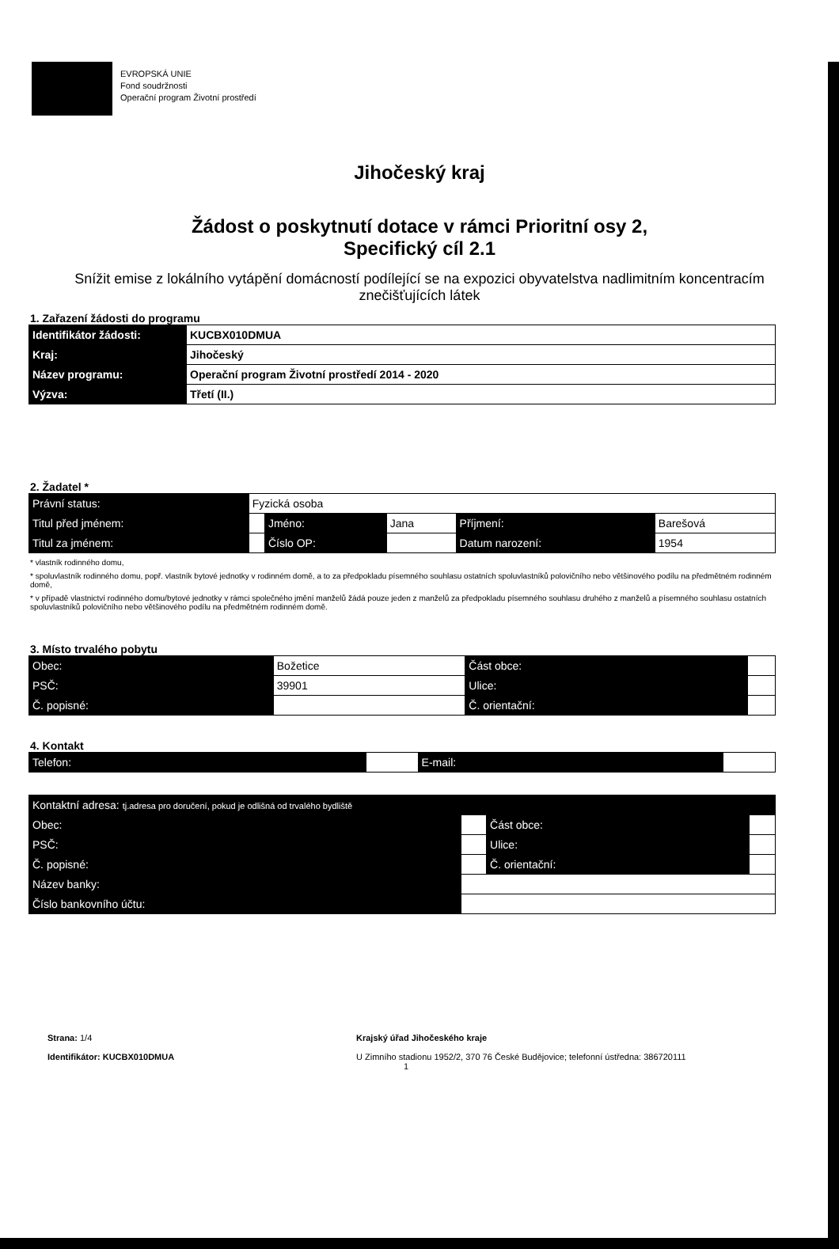EVROPSKÁ UNIE
Fond soudržnosti
Operační program Životní prostředí
Jihočeský kraj
Žádost o poskytnutí dotace v rámci Prioritní osy 2,
Specifický cíl 2.1
Snížit emise z lokálního vytápění domácností podílející se na expozici obyvatelstva nadlimitním koncentracím znečišťujících látek
1. Zařazení žádosti do programu
| Identifikátor žádosti: | KUCBX010DMUA |
| Kraj: | Jihočeský |
| Název programu: | Operační program Životní prostředí 2014 - 2020 |
| Výzva: | Třetí (II.) |
2. Žadatel *
| Právní status: | Fyzická osoba | | | | |
| Titul před jménem: | | Jméno: | Jana | Příjmení: | Barešová |
| Titul za jménem: | | Číslo OP: | | Datum narození: | 1954 |
* vlastník rodinného domu,
* spoluvlastník rodinného domu, popř. vlastník bytové jednotky v rodinném domě, a to za předpokladu písemného souhlasu ostatních spoluvlastníků polovičního nebo většinového podílu na předmětném rodinném domě,
* v případě vlastnictví rodinného domu/bytové jednotky v rámci společného jmění manželů žádá pouze jeden z manželů za předpokladu písemného souhlasu druhého z manželů a písemného souhlasu ostatních spoluvlastníků polovičního nebo většinového podílu na předmětném rodinném domě.
3. Místo trvalého pobytu
| Obec: | Božetice | Část obce: | |
| PSČ: | 39901 | Ulice: | |
| Č. popisné: | | Č. orientační: | |
4. Kontakt
| Telefon: | | E-mail: | |
| Kontaktní adresa: tj.adresa pro doručení, pokud je odlišná od trvalého bydliště | | | |
| Obec: | | Část obce: | |
| PSČ: | | Ulice: | |
| Č. popisné: | | Č. orientační: | |
| Název banky: | | | |
| Číslo bankovního účtu: | | | |
Strana: 1/4
Identifikátor: KUCBX010DMUA
Krajský úřad Jihočeského kraje
U Zimního stadionu 1952/2, 370 76 České Budějovice; telefonní ústředna: 386720111
1